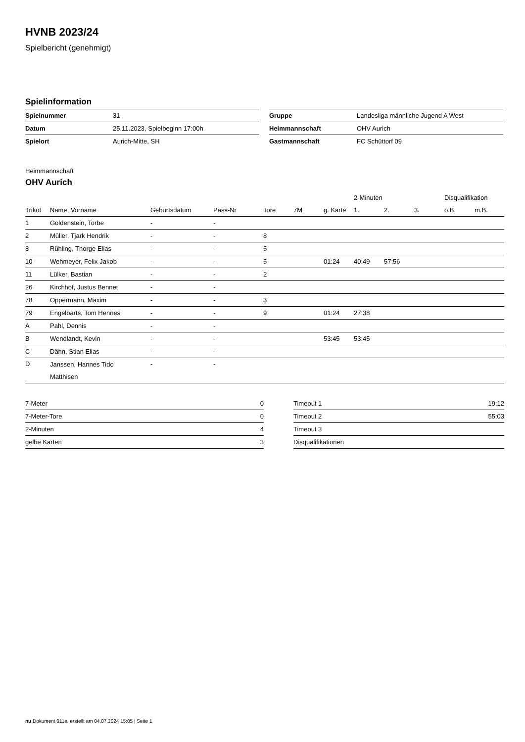HVNB 2023/24
Spielbericht (genehmigt)
Spielinformation
| Spielnummer | 31 |
| Datum | 25.11.2023, Spielbeginn 17:00h |
| Spielort | Aurich-Mitte, SH |
| Gruppe | Landesliga männliche Jugend A West |
| Heimmannschaft | OHV Aurich |
| Gastmannschaft | FC Schüttorf 09 |
Heimmannschaft
OHV Aurich
| | | | | | | | 2-Minuten | | | Disqualifikation | |
| --- | --- | --- | --- | --- | --- | --- | --- | --- | --- | --- | --- |
| Trikot | Name, Vorname | Geburtsdatum | Pass-Nr | Tore | 7M | g. Karte | 1. | 2. | 3. | o.B. | m.B. |
| 1 | Goldenstein, Torbe | - | - | | | | | | | | |
| 2 | Müller, Tjark Hendrik | - | - | 8 | | | | | | | |
| 8 | Rühling, Thorge Elias | - | - | 5 | | | | | | | |
| 10 | Wehmeyer, Felix Jakob | - | - | 5 | | 01:24 | 40:49 | 57:56 | | | |
| 11 | Lülker, Bastian | - | - | 2 | | | | | | | |
| 26 | Kirchhof, Justus Bennet | - | - | | | | | | | | |
| 78 | Oppermann, Maxim | - | - | 3 | | | | | | | |
| 79 | Engelbarts, Tom Hennes | - | - | 9 | | 01:24 | 27:38 | | | | |
| A | Pahl, Dennis | - | - | | | | | | | | |
| B | Wendlandt, Kevin | - | - | | | 53:45 | 53:45 | | | | |
| C | Dähn, Stian Elias | - | - | | | | | | | | |
| D | Janssen, Hannes Tido Matthisen | - | - | | | | | | | | |
| 7-Meter | 0 |
| 7-Meter-Tore | 0 |
| 2-Minuten | 4 |
| gelbe Karten | 3 |
| Timeout 1 | 19:12 |
| Timeout 2 | 55:03 |
| Timeout 3 | |
| Disqualifikationen | |
nu.Dokument 011e, erstellt am 04.07.2024 15:05 | Seite 1